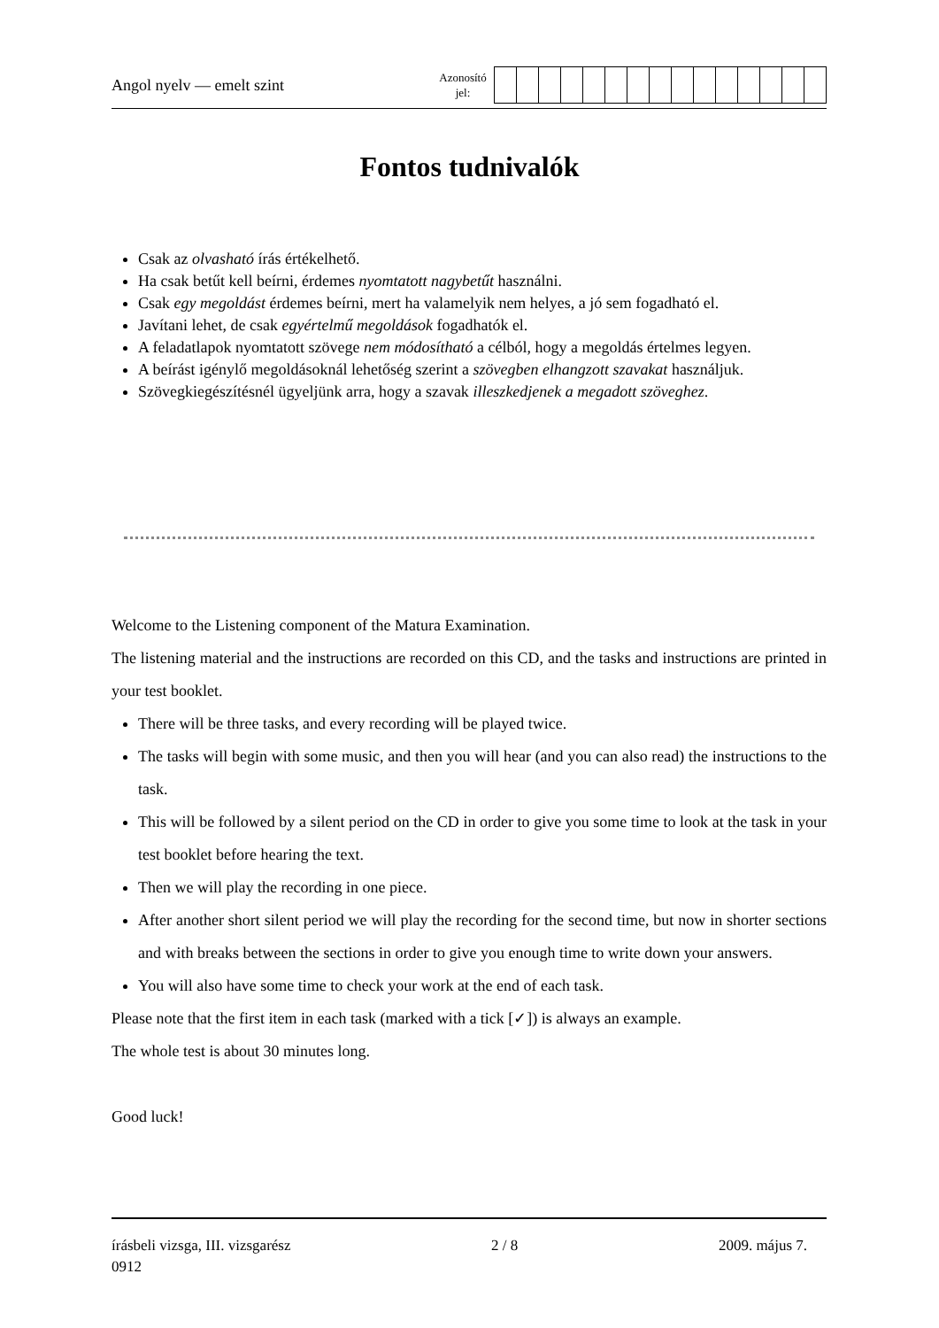Angol nyelv — emelt szint
Azonosító
jel:
Fontos tudnivalók
Csak az olvasható írás értékelhető.
Ha csak betűt kell beírni, érdemes nyomtatott nagybetűt használni.
Csak egy megoldást érdemes beírni, mert ha valamelyik nem helyes, a jó sem fogadható el.
Javítani lehet, de csak egyértelmű megoldások fogadhatók el.
A feladatlapok nyomtatott szövege nem módosítható a célból, hogy a megoldás értelmes legyen.
A beírást igénylő megoldásoknál lehetőség szerint a szövegben elhangzott szavakat használjuk.
Szövegkiegészítésnél ügyeljünk arra, hogy a szavak illeszkedjenek a megadott szöveghez.
Welcome to the Listening component of the Matura Examination.
The listening material and the instructions are recorded on this CD, and the tasks and instructions are printed in your test booklet.
There will be three tasks, and every recording will be played twice.
The tasks will begin with some music, and then you will hear (and you can also read) the instructions to the task.
This will be followed by a silent period on the CD in order to give you some time to look at the task in your test booklet before hearing the text.
Then we will play the recording in one piece.
After another short silent period we will play the recording for the second time, but now in shorter sections and with breaks between the sections in order to give you enough time to write down your answers.
You will also have some time to check your work at the end of each task.
Please note that the first item in each task (marked with a tick [✓]) is always an example.
The whole test is about 30 minutes long.
Good luck!
írásbeli vizsga, III. vizsgarész 2 / 8 2009. május 7.
0912